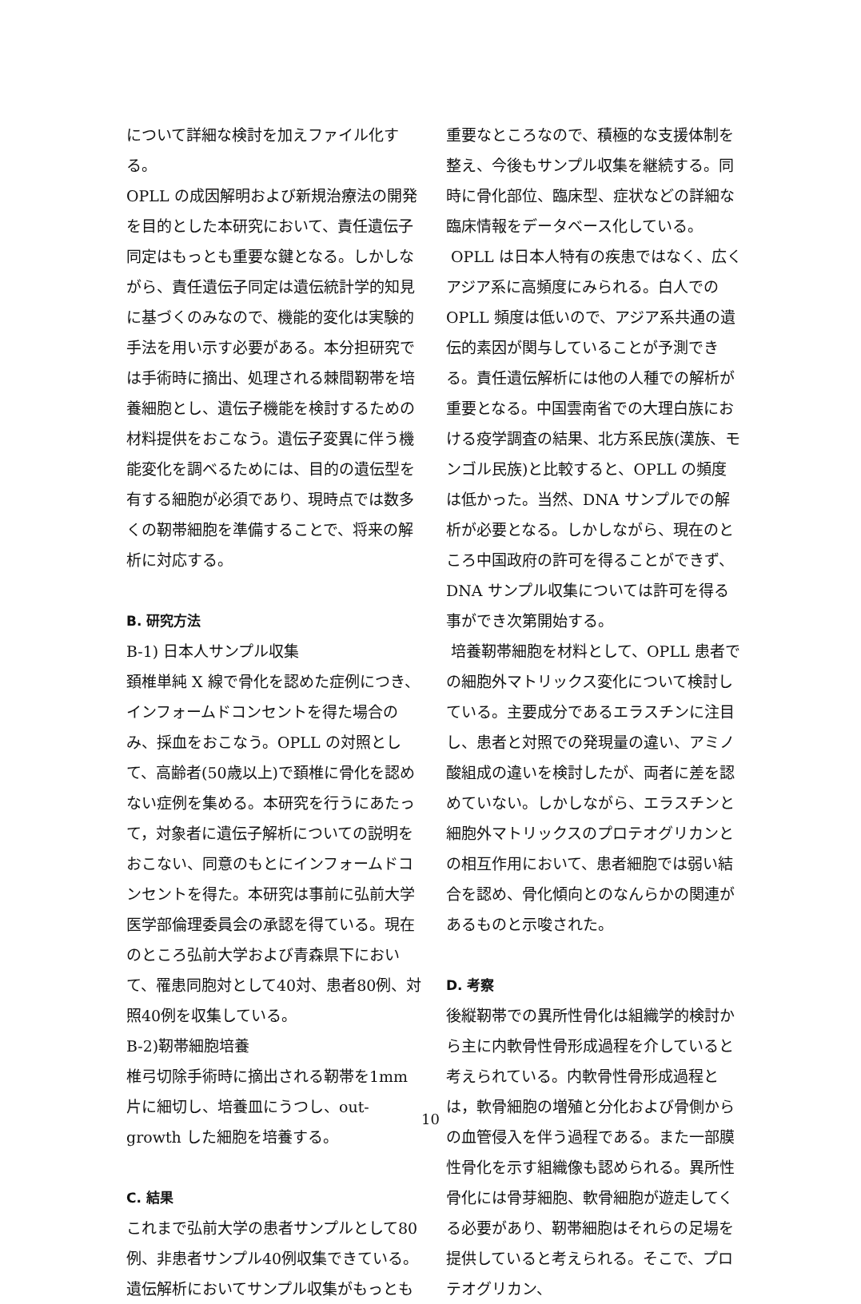について詳細な検討を加えファイル化する。
OPLL の成因解明および新規治療法の開発を目的とした本研究において、責任遺伝子同定はもっとも重要な鍵となる。しかしながら、責任遺伝子同定は遺伝統計学的知見に基づくのみなので、機能的変化は実験的手法を用い示す必要がある。本分担研究では手術時に摘出、処理される棘間靭帯を培養細胞とし、遺伝子機能を検討するための材料提供をおこなう。遺伝子変異に伴う機能変化を調べるためには、目的の遺伝型を有する細胞が必須であり、現時点では数多くの靭帯細胞を準備することで、将来の解析に対応する。
B. 研究方法
B-1) 日本人サンプル収集
頚椎単純 X 線で骨化を認めた症例につき、インフォームドコンセントを得た場合のみ、採血をおこなう。OPLL の対照として、高齢者(50歳以上)で頚椎に骨化を認めない症例を集める。本研究を行うにあたって，対象者に遺伝子解析についての説明をおこない、同意のもとにインフォームドコンセントを得た。本研究は事前に弘前大学医学部倫理委員会の承認を得ている。現在のところ弘前大学および青森県下において、罹患同胞対として40対、患者80例、対照40例を収集している。
B-2)靭帯細胞培養
椎弓切除手術時に摘出される靭帯を1mm 片に細切し、培養皿にうつし、out-growth した細胞を培養する。
C. 結果
これまで弘前大学の患者サンプルとして80例、非患者サンプル40例収集できている。遺伝解析においてサンプル収集がもっとも
重要なところなので、積極的な支援体制を整え、今後もサンプル収集を継続する。同時に骨化部位、臨床型、症状などの詳細な臨床情報をデータベース化している。
OPLL は日本人特有の疾患ではなく、広くアジア系に高頻度にみられる。白人での OPLL 頻度は低いので、アジア系共通の遺伝的素因が関与していることが予測できる。責任遺伝解析には他の人種での解析が重要となる。中国雲南省での大理白族における疫学調査の結果、北方系民族(漢族、モンゴル民族)と比較すると、OPLL の頻度は低かった。当然、DNA サンプルでの解析が必要となる。しかしながら、現在のところ中国政府の許可を得ることができず、DNA サンプル収集については許可を得る事ができ次第開始する。
培養靭帯細胞を材料として、OPLL 患者での細胞外マトリックス変化について検討している。主要成分であるエラスチンに注目し、患者と対照での発現量の違い、アミノ酸組成の違いを検討したが、両者に差を認めていない。しかしながら、エラスチンと細胞外マトリックスのプロテオグリカンとの相互作用において、患者細胞では弱い結合を認め、骨化傾向とのなんらかの関連があるものと示唆された。
D. 考察
後縦靭帯での異所性骨化は組織学的検討から主に内軟骨性骨形成過程を介していると考えられている。内軟骨性骨形成過程とは，軟骨細胞の増殖と分化および骨側からの血管侵入を伴う過程である。また一部膜性骨化を示す組織像も認められる。異所性骨化には骨芽細胞、軟骨細胞が遊走してくる必要があり、靭帯細胞はそれらの足場を提供していると考えられる。そこで、プロテオグリカン、
10